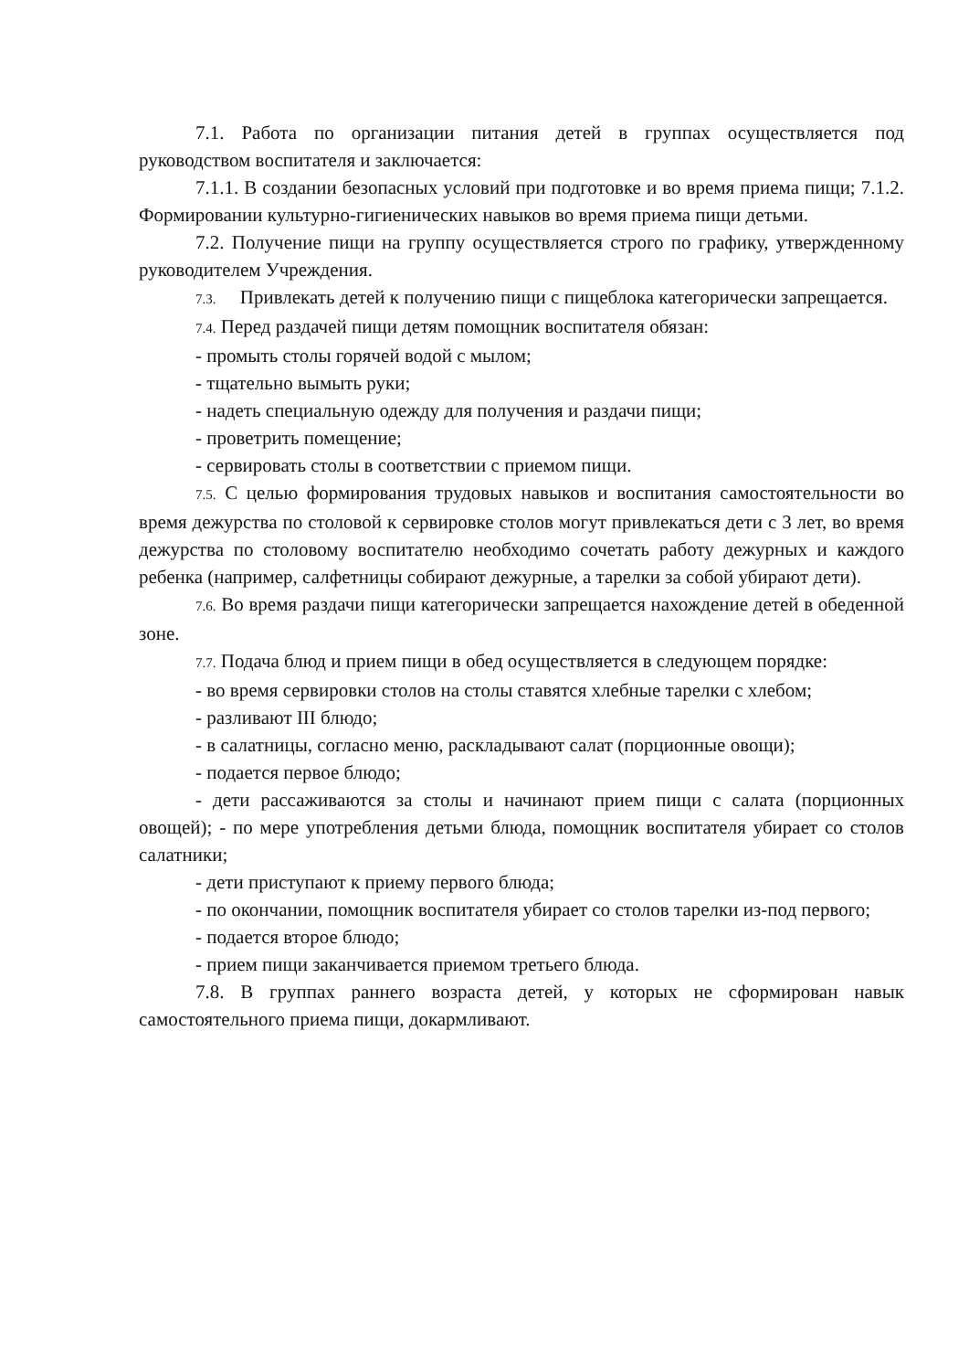7.1. Работа по организации питания детей в группах осуществляется под руководством воспитателя и заключается:
7.1.1. В создании безопасных условий при подготовке и во время приема пищи; 7.1.2. Формировании культурно-гигиенических навыков во время приема пищи детьми.
7.2. Получение пищи на группу осуществляется строго по графику, утвержденному руководителем Учреждения.
7.3. Привлекать детей к получению пищи с пищеблока категорически запрещается.
7.4. Перед раздачей пищи детям помощник воспитателя обязан:
- промыть столы горячей водой с мылом;
- тщательно вымыть руки;
- надеть специальную одежду для получения и раздачи пищи;
- проветрить помещение;
- сервировать столы в соответствии с приемом пищи.
7.5. С целью формирования трудовых навыков и воспитания самостоятельности во время дежурства по столовой к сервировке столов могут привлекаться дети с 3 лет, во время дежурства по столовому воспитателю необходимо сочетать работу дежурных и каждого ребенка (например, салфетницы собирают дежурные, а тарелки за собой убирают дети).
7.6. Во время раздачи пищи категорически запрещается нахождение детей в обеденной зоне.
7.7. Подача блюд и прием пищи в обед осуществляется в следующем порядке:
- во время сервировки столов на столы ставятся хлебные тарелки с хлебом;
- разливают III блюдо;
- в салатницы, согласно меню, раскладывают салат (порционные овощи);
- подается первое блюдо;
- дети рассаживаются за столы и начинают прием пищи с салата (порционных овощей); - по мере употребления детьми блюда, помощник воспитателя убирает со столов салатники;
- дети приступают к приему первого блюда;
- по окончании, помощник воспитателя убирает со столов тарелки из-под первого;
- подается второе блюдо;
- прием пищи заканчивается приемом третьего блюда.
7.8. В группах раннего возраста детей, у которых не сформирован навык самостоятельного приема пищи, докармливают.